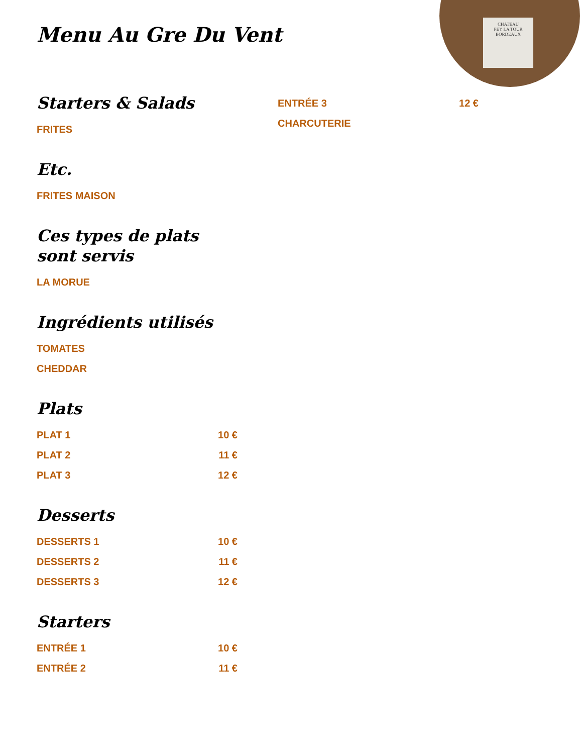CHATEAU
PEY LA TOUR
BORDEAUX
Menu Au Gre Du Vent
Starters & Salads
FRITES
Etc.
FRITES MAISON
Ces types de plats sont servis
LA MORUE
Ingrédients utilisés
TOMATES
CHEDDAR
Plats
PLAT 1 10 €
PLAT 2 11 €
PLAT 3 12 €
Desserts
DESSERTS 1 10 €
DESSERTS 2 11 €
DESSERTS 3 12 €
Starters
ENTRÉE 1 10 €
ENTRÉE 2 11 €
ENTRÉE 3 12 €
CHARCUTERIE